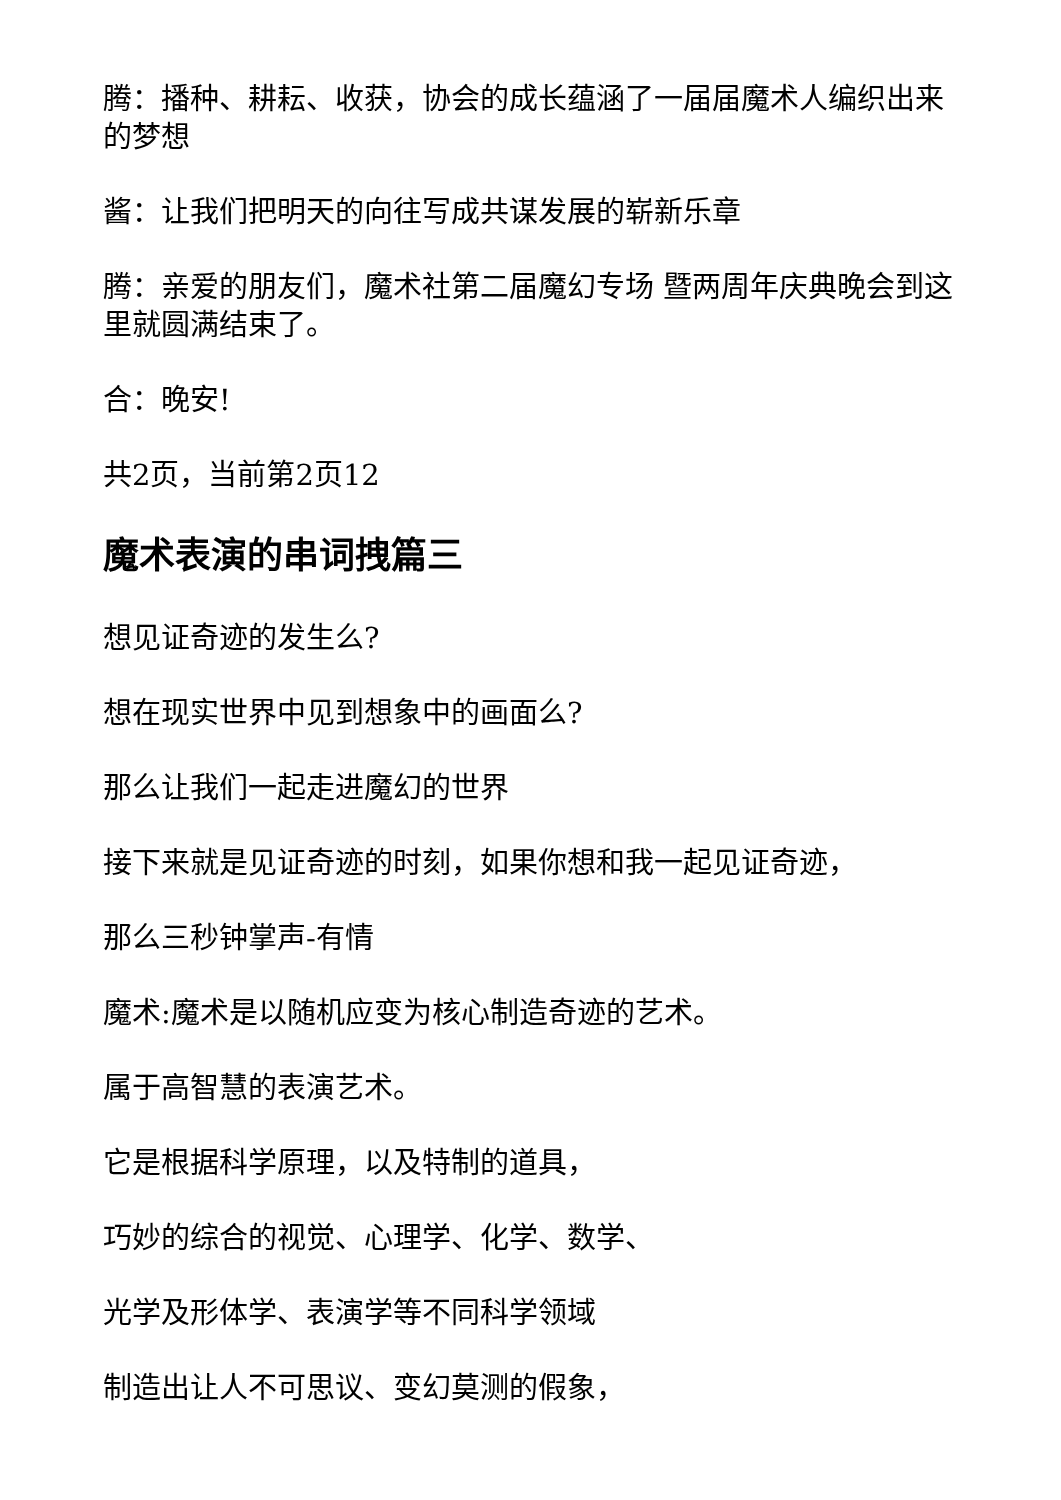腾：播种、耕耘、收获，协会的成长蕴涵了一届届魔术人编织出来的梦想
酱：让我们把明天的向往写成共谋发展的崭新乐章
腾：亲爱的朋友们，魔术社第二届魔幻专场 暨两周年庆典晚会到这里就圆满结束了。
合：晚安!
共2页，当前第2页12
魔术表演的串词拽篇三
想见证奇迹的发生么?
想在现实世界中见到想象中的画面么?
那么让我们一起走进魔幻的世界
接下来就是见证奇迹的时刻，如果你想和我一起见证奇迹，
那么三秒钟掌声-有情
魔术:魔术是以随机应变为核心制造奇迹的艺术。
属于高智慧的表演艺术。
它是根据科学原理，以及特制的道具，
巧妙的综合的视觉、心理学、化学、数学、
光学及形体学、表演学等不同科学领域
制造出让人不可思议、变幻莫测的假象，